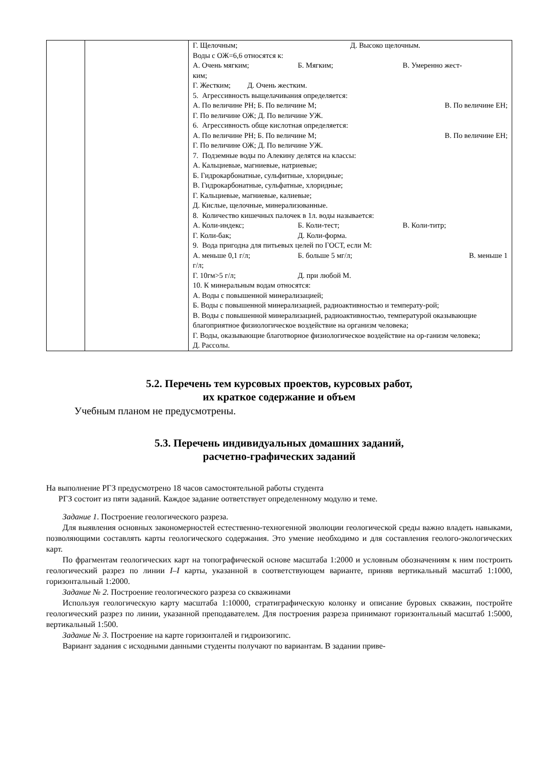| | | Г. Щелочным; Д. Высоко щелочным. Воды с ОЖ=6,6 относятся к: А. Очень мягким; Б. Мягким; В. Умеренно жест- ким; Г. Жестким; Д. Очень жестким. 5. Агрессивность выщелачивания определяется: А. По величине РН; Б. По величине М; В. По величине ЕН; Г. По величине ОЖ; Д. По величине УЖ. 6. Агрессивность обще кислотная определяется: А. По величине РН; Б. По величине М; В. По величине ЕН; Г. По величине ОЖ; Д. По величине УЖ. 7. Подземные воды по Алекину делятся на классы: А. Кальциевые, магниевые, натриевые; Б. Гидрокарбонатные, сульфитные, хлоридные; В. Гидрокарбонатные, сульфатные, хлоридные; Г. Кальциевые, магниевые, калиевые; Д. Кислые, щелочные, минерализованные. 8. Количество кишечных палочек в 1л. воды называется: А. Коли-индекс; Б. Коли-тест; В. Коли-титр; Г. Коли-бак; Д. Коли-форма. 9. Вода пригодна для питьевых целей по ГОСТ, если М: А. меньше 0,1 г/л; Б. больше 5 мг/л; В. меньше 1 г/л; Г. 10гм>5 г/л; Д. при любой М. 10. К минеральным водам относятся: А. Воды с повышенной минерализацией; Б. Воды с повышенной минерализацией, радиоактивностью и температу-рой; В. Воды с повышенной минерализацией, радиоактивностью, температурой оказывающие благоприятное физиологическое воздействие на организм человека; Г. Воды, оказывающие благотворное физиологическое воздействие на ор-ганизм человека; Д. Рассолы. |
5.2. Перечень тем курсовых проектов, курсовых работ,
их краткое содержание и объем
Учебным планом не предусмотрены.
5.3. Перечень индивидуальных домашних заданий,
расчетно-графических заданий
На выполнение РГЗ предусмотрено 18 часов самостоятельной работы студента
РГЗ состоит из пяти заданий. Каждое задание оответствует определенному модулю и теме.
Задание 1. Построение геологического разреза.
Для выявления основных закономерностей естественно-техногенной эволюции геологической среды важно владеть навыками, позволяющими составлять карты геологического содержания. Это умение необходимо и для составления геолого-экологических карт.
По фрагментам геологических карт на топографической основе масштаба 1:2000 и условным обозначениям к ним построить геологический разрез по линии I–I карты, указанной в соответствующем варианте, приняв вертикальный масштаб 1:1000, горизонтальный 1:2000.
Задание № 2. Построение геологического разреза со скважинами
Используя геологическую карту масштаба 1:10000, стратиграфическую колонку и описание буровых скважин, постройте геологический разрез по линии, указанной преподавателем. Для построения разреза принимают горизонтальный масштаб 1:5000, вертикальный 1:500.
Задание № 3. Построение на карте горизонталей и гидроизогипс.
Вариант задания с исходными данными студенты получают по вариантам. В задании приве-